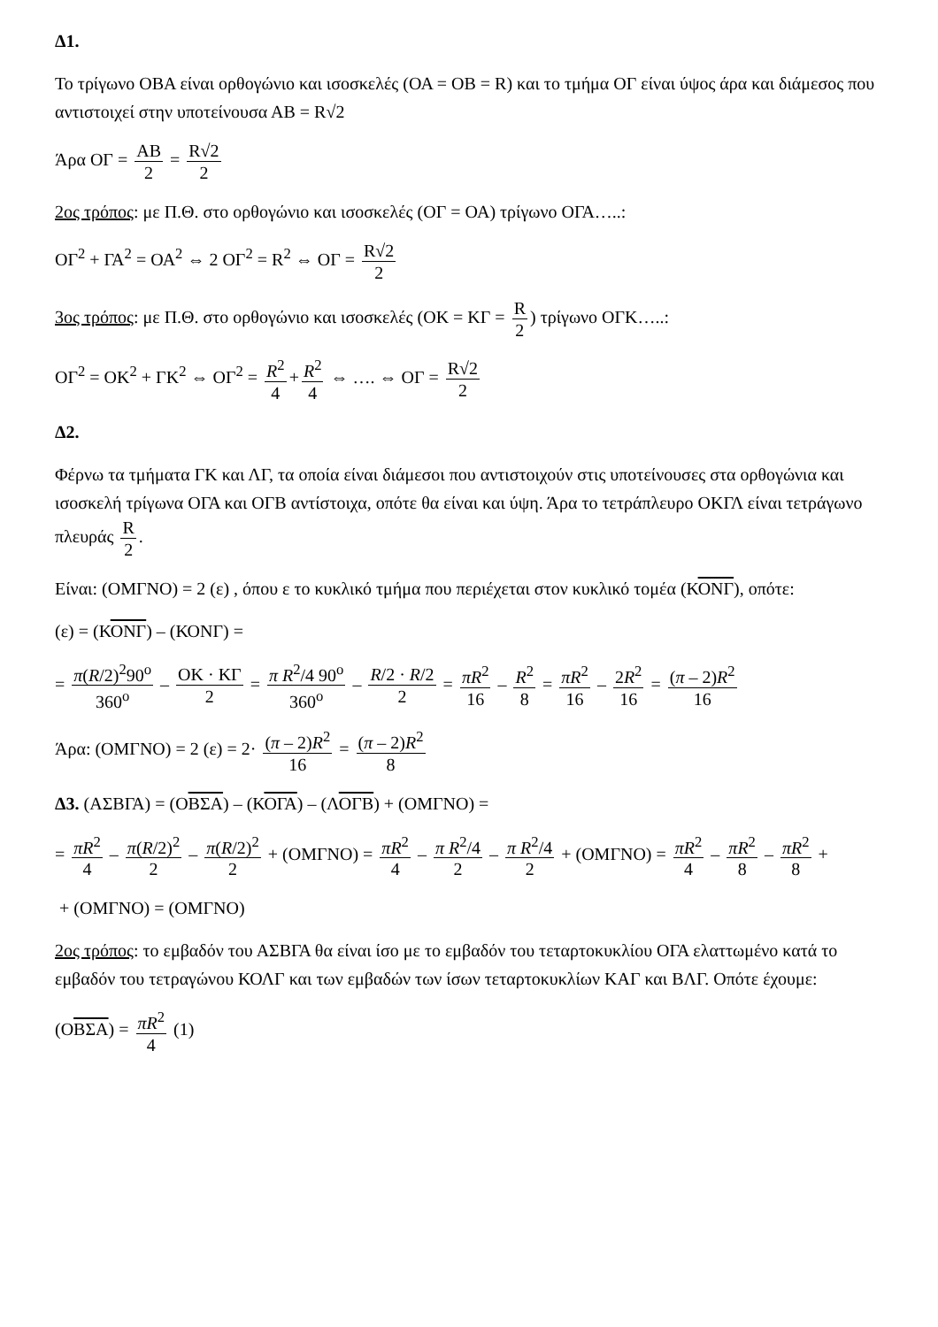Δ1.
Το τρίγωνο ΟΒΑ είναι ορθογώνιο και ισοσκελές (ΟΑ = ΟΒ = R) και το τμήμα ΟΓ είναι ύψος άρα και διάμεσος που αντιστοιχεί στην υποτείνουσα ΑΒ = R√2
Άρα ΟΓ = ΑΒ 2 = R√2 2
2ος τρόπος: με Π.Θ. στο ορθογώνιο και ισοσκελές (ΟΓ = ΟΑ) τρίγωνο ΟΓΑ…..:
ΟΓ<sup>2</sup> + ΓΑ<sup>2</sup> = ΟΑ<sup>2</sup> ⇔ 2 ΟΓ<sup>2</sup> = R<sup>2</sup> ⇔ ΟΓ = R√2 2
3ος τρόπος: με Π.Θ. στο ορθογώνιο και ισοσκελές (ΟΚ = ΚΓ = R 2) τρίγωνο ΟΓΚ…..:
ΟΓ<sup>2</sup> = ΟΚ<sup>2</sup> + ΓΚ<sup>2</sup> ⇔ ΟΓ<sup>2</sup> = R<sup>2</sup> 4 + R<sup>2</sup> 4 ⇔ …. ⇔ ΟΓ = R√2 2
Δ2.
Φέρνω τα τμήματα ΓΚ και ΛΓ, τα οποία είναι διάμεσοι που αντιστοιχούν στις υποτείνουσες στα ορθογώνια και ισοσκελή τρίγωνα ΟΓΑ και ΟΓΒ αντίστοιχα, οπότε θα είναι και ύψη. Άρα το τετράπλευρο ΟΚΓΛ είναι τετράγωνο πλευράς R 2.
Είναι: (ΟΜΓΝΟ) = 2 (ε) , όπου ε το κυκλικό τμήμα που περιέχεται στον κυκλικό τομέα (ΚΟΝΓ), οπότε:
(ε) = (ΚΟΝΓ) – (ΚΟΝΓ) =
= π(R/2)<sup>2</sup>90<sup>o</sup> 360<sup>o</sup> – ΟΚ · ΚΓ 2 = π R<sup>2</sup>/4 90<sup>o</sup> 360<sup>o</sup> – R/2 · R/2 2 = πR<sup>2</sup> 16 – R<sup>2</sup> 8 = πR<sup>2</sup> 16 – 2R<sup>2</sup> 16 = (π – 2)R<sup>2</sup> 16
Άρα: (ΟΜΓΝΟ) = 2 (ε) = 2· (π – 2)R<sup>2</sup> 16 = (π – 2)R<sup>2</sup> 8
Δ3. (ΑΣΒΓΑ) = (ΟΒΣΑ) – (ΚΟΓΑ) – (ΛΟΓΒ) + (ΟΜΓΝΟ) =
= πR<sup>2</sup> 4 – π(R/2)<sup>2</sup> 2 – π(R/2)<sup>2</sup> 2 + (ΟΜΓΝΟ) = πR<sup>2</sup> 4 – π R<sup>2</sup>/4 2 – π R<sup>2</sup>/4 2 + (ΟΜΓΝΟ) = πR<sup>2</sup> 4 – πR<sup>2</sup> 8 – πR<sup>2</sup> 8 +
+ (ΟΜΓΝΟ) = (ΟΜΓΝΟ)
2ος τρόπος: το εμβαδόν του ΑΣΒΓΑ θα είναι ίσο με το εμβαδόν του τεταρτοκυκλίου ΟΓΑ ελαττωμένο κατά το εμβαδόν του τετραγώνου ΚΟΛΓ και των εμβαδών των ίσων τεταρτοκυκλίων ΚΑΓ και ΒΛΓ. Οπότε έχουμε:
(ΟΒΣΑ) = πR<sup>2</sup> 4 (1)